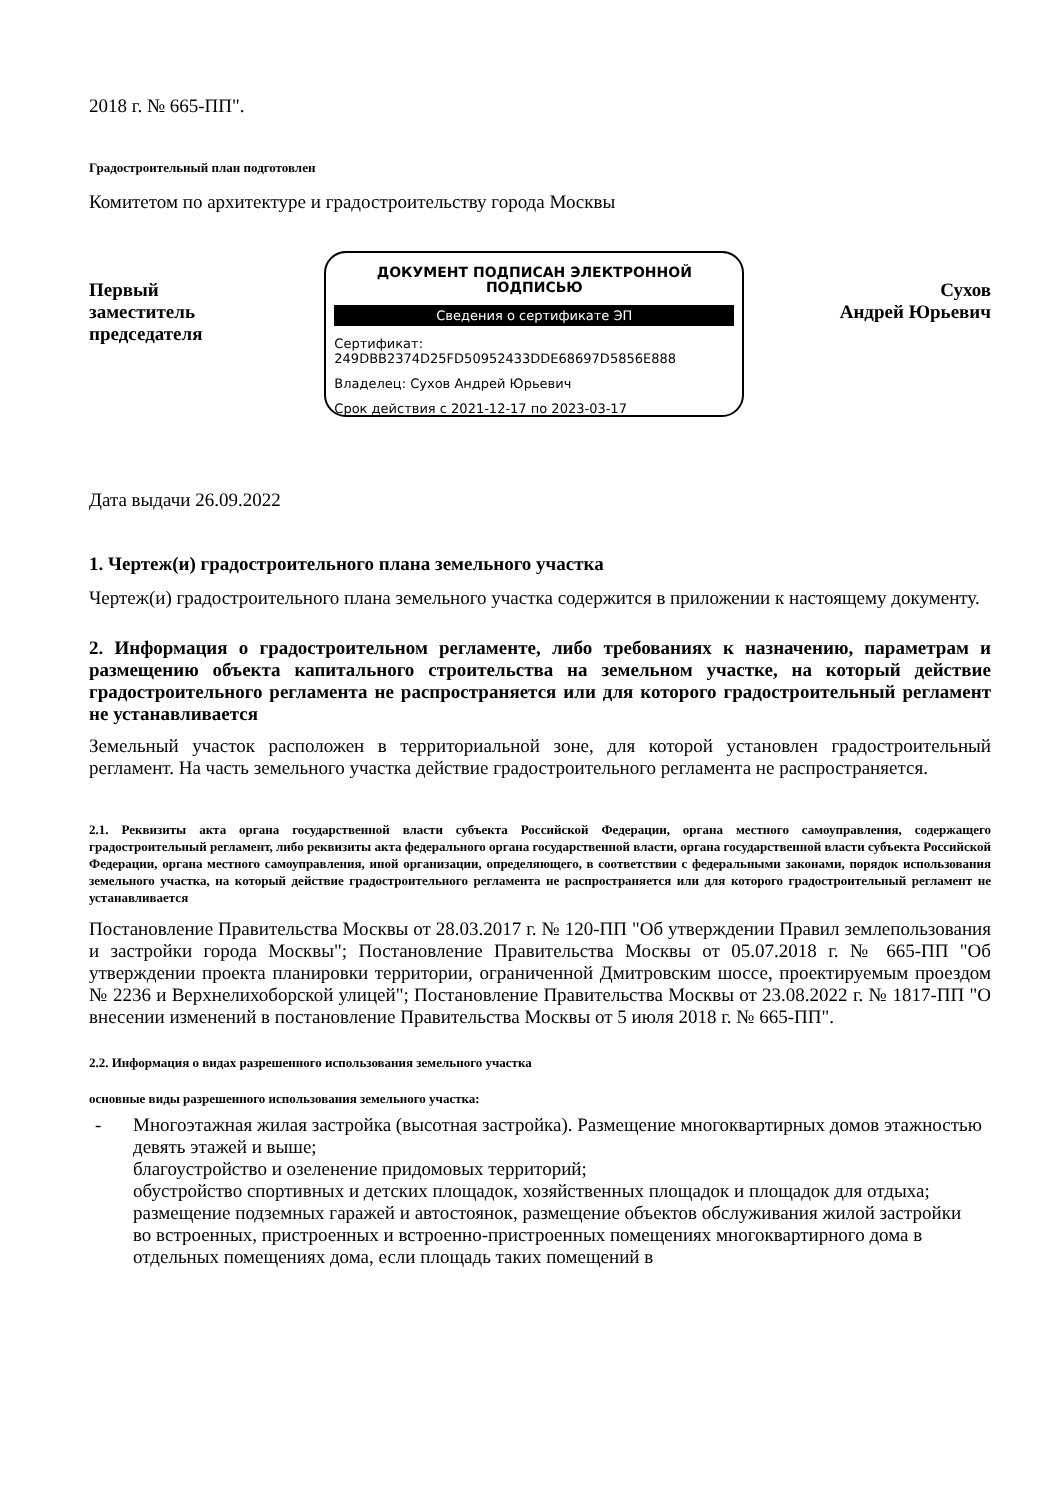2018 г. № 665-ПП".
Градостроительный план подготовлен
Комитетом по архитектуре и градостроительству города Москвы
Первый заместитель председателя
ДОКУМЕНТ ПОДПИСАН ЭЛЕКТРОННОЙ ПОДПИСЬЮ
Сведения о сертификате ЭП
Сертификат:
249DBB2374D25FD50952433DDE68697D5856E888
Владелец: Сухов Андрей Юрьевич
Срок действия с 2021-12-17 по 2023-03-17
Сухов
Андрей Юрьевич
Дата выдачи 26.09.2022
1. Чертеж(и) градостроительного плана земельного участка
Чертеж(и) градостроительного плана земельного участка содержится в приложении к настоящему документу.
2. Информация о градостроительном регламенте, либо требованиях к назначению, параметрам и размещению объекта капитального строительства на земельном участке, на который действие градостроительного регламента не распространяется или для которого градостроительный регламент не устанавливается
Земельный участок расположен в территориальной зоне, для которой установлен градостроительный регламент. На часть земельного участка действие градостроительного регламента не распространяется.
2.1. Реквизиты акта органа государственной власти субъекта Российской Федерации, органа местного самоуправления, содержащего градостроительный регламент, либо реквизиты акта федерального органа государственной власти, органа государственной власти субъекта Российской Федерации, органа местного самоуправления, иной организации, определяющего, в соответствии с федеральными законами, порядок использования земельного участка, на который действие градостроительного регламента не распространяется или для которого градостроительный регламент не устанавливается
Постановление Правительства Москвы от 28.03.2017 г. № 120-ПП "Об утверждении Правил землепользования и застройки города Москвы"; Постановление Правительства Москвы от 05.07.2018 г. № 665-ПП "Об утверждении проекта планировки территории, ограниченной Дмитровским шоссе, проектируемым проездом № 2236 и Верхнелихоборской улицей"; Постановление Правительства Москвы от 23.08.2022 г. № 1817-ПП "О внесении изменений в постановление Правительства Москвы от 5 июля 2018 г. № 665-ПП".
2.2. Информация о видах разрешенного использования земельного участка
основные виды разрешенного использования земельного участка:
- Многоэтажная жилая застройка (высотная застройка). Размещение многоквартирных домов этажностью девять этажей и выше;
благоустройство и озеленение придомовых территорий;
обустройство спортивных и детских площадок, хозяйственных площадок и площадок для отдыха;
размещение подземных гаражей и автостоянок, размещение объектов обслуживания жилой застройки во встроенных, пристроенных и встроенно-пристроенных помещениях многоквартирного дома в отдельных помещениях дома, если площадь таких помещений в